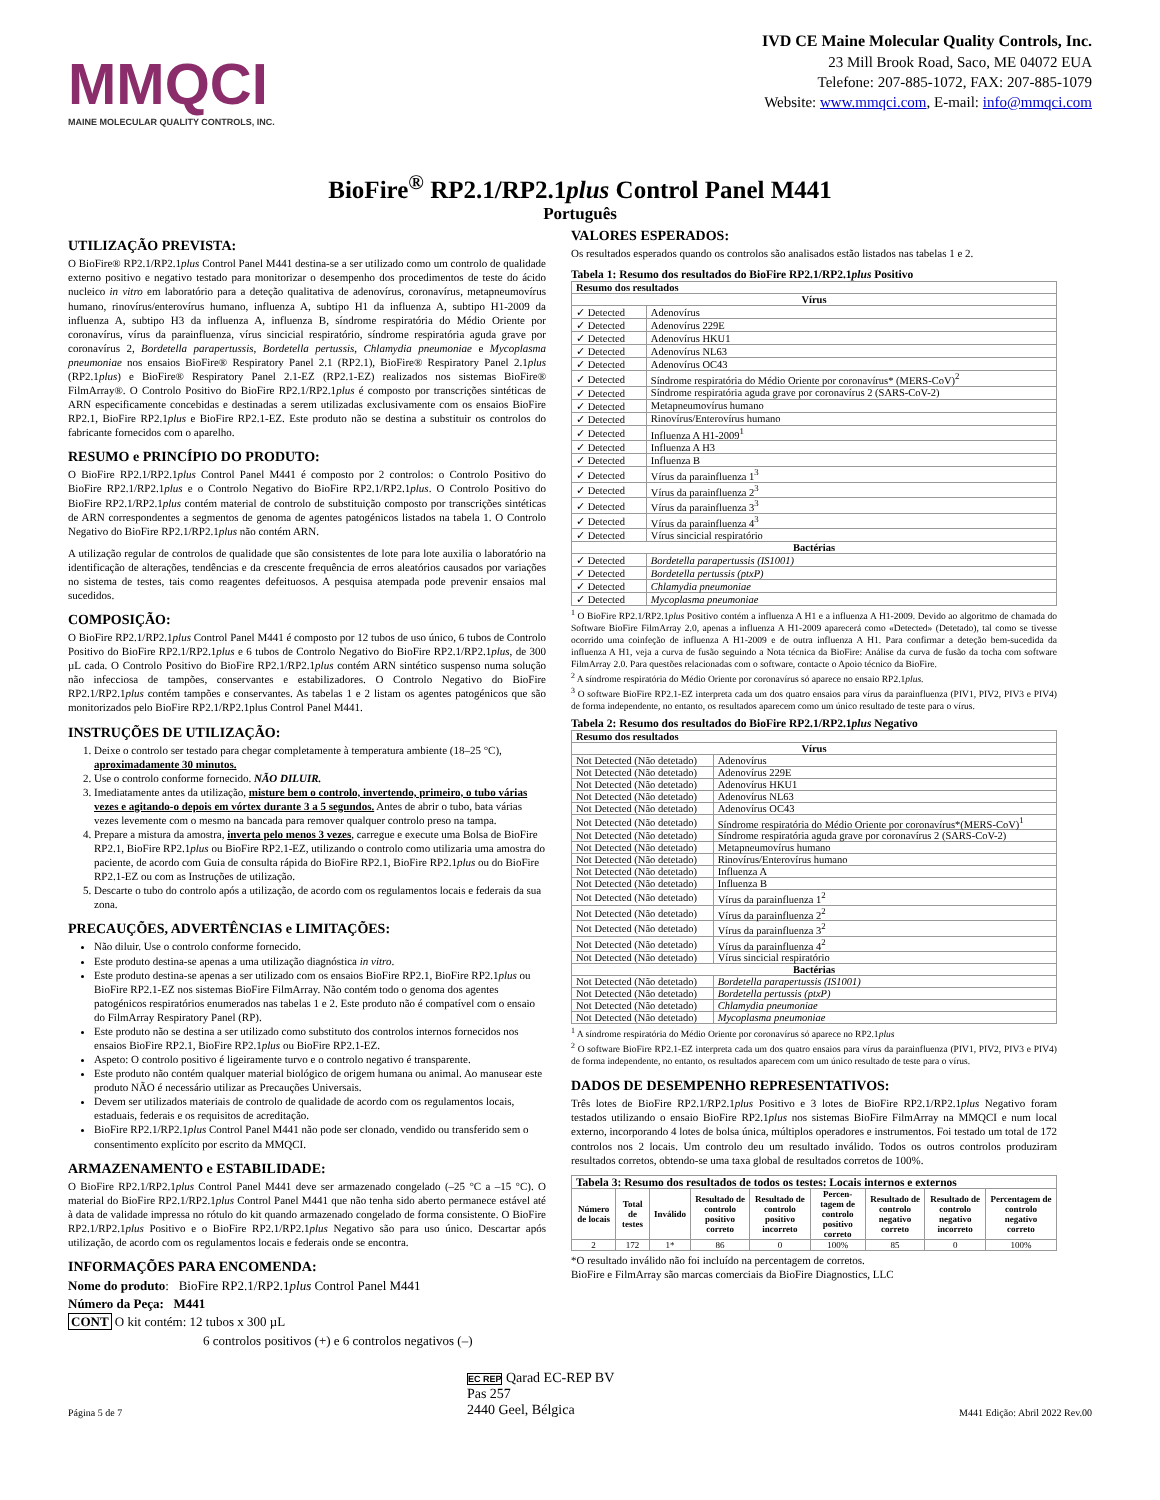MMQCI
MAINE MOLECULAR QUALITY CONTROLS, INC.
IVD CE Maine Molecular Quality Controls, Inc.
23 Mill Brook Road, Saco, ME 04072 EUA
Telefone: 207-885-1072, FAX: 207-885-1079
Website: www.mmqci.com, E-mail: info@mmqci.com
BioFire<sup>®</sup> RP2.1/RP2.1plus Control Panel M441
Português
UTILIZAÇÃO PREVISTA:
O BioFire® RP2.1/RP2.1plus Control Panel M441 destina-se a ser utilizado como um controlo de qualidade externo positivo e negativo testado para monitorizar o desempenho dos procedimentos de teste do ácido nucleico in vitro em laboratório para a deteção qualitativa de adenovírus, coronavírus, metapneumovírus humano, rinovírus/enterovírus humano, influenza A, subtipo H1 da influenza A, subtipo H1-2009 da influenza A, subtipo H3 da influenza A, influenza B, síndrome respiratória do Médio Oriente por coronavírus, vírus da parainfluenza, vírus sincicial respiratório, síndrome respiratória aguda grave por coronavírus 2, Bordetella parapertussis, Bordetella pertussis, Chlamydia pneumoniae e Mycoplasma pneumoniae nos ensaios BioFire® Respiratory Panel 2.1 (RP2.1), BioFire® Respiratory Panel 2.1plus (RP2.1plus) e BioFire® Respiratory Panel 2.1-EZ (RP2.1-EZ) realizados nos sistemas BioFire® FilmArray®. O Controlo Positivo do BioFire RP2.1/RP2.1plus é composto por transcrições sintéticas de ARN especificamente concebidas e destinadas a serem utilizadas exclusivamente com os ensaios BioFire RP2.1, BioFire RP2.1plus e BioFire RP2.1-EZ. Este produto não se destina a substituir os controlos do fabricante fornecidos com o aparelho.
RESUMO e PRINCÍPIO DO PRODUTO:
O BioFire RP2.1/RP2.1plus Control Panel M441 é composto por 2 controlos: o Controlo Positivo do BioFire RP2.1/RP2.1plus e o Controlo Negativo do BioFire RP2.1/RP2.1plus. O Controlo Positivo do BioFire RP2.1/RP2.1plus contém material de controlo de substituição composto por transcrições sintéticas de ARN correspondentes a segmentos de genoma de agentes patogénicos listados na tabela 1. O Controlo Negativo do BioFire RP2.1/RP2.1plus não contém ARN.
A utilização regular de controlos de qualidade que são consistentes de lote para lote auxilia o laboratório na identificação de alterações, tendências e da crescente frequência de erros aleatórios causados por variações no sistema de testes, tais como reagentes defeituosos. A pesquisa atempada pode prevenir ensaios mal sucedidos.
COMPOSIÇÃO:
O BioFire RP2.1/RP2.1plus Control Panel M441 é composto por 12 tubos de uso único, 6 tubos de Controlo Positivo do BioFire RP2.1/RP2.1plus e 6 tubos de Controlo Negativo do BioFire RP2.1/RP2.1plus, de 300 µL cada. O Controlo Positivo do BioFire RP2.1/RP2.1plus contém ARN sintético suspenso numa solução não infecciosa de tampões, conservantes e estabilizadores. O Controlo Negativo do BioFire RP2.1/RP2.1plus contém tampões e conservantes. As tabelas 1 e 2 listam os agentes patogénicos que são monitorizados pelo BioFire RP2.1/RP2.1plus Control Panel M441.
INSTRUÇÕES DE UTILIZAÇÃO:
1. Deixe o controlo ser testado para chegar completamente à temperatura ambiente (18–25 °C), aproximadamente 30 minutos.
2. Use o controlo conforme fornecido. NÃO DILUIR.
3. Imediatamente antes da utilização, misture bem o controlo, invertendo, primeiro, o tubo várias vezes e agitando-o depois em vórtex durante 3 a 5 segundos. Antes de abrir o tubo, bata várias vezes levemente com o mesmo na bancada para remover qualquer controlo preso na tampa.
4. Prepare a mistura da amostra, inverta pelo menos 3 vezes, carregue e execute uma Bolsa de BioFire RP2.1, BioFire RP2.1plus ou BioFire RP2.1-EZ, utilizando o controlo como utilizaria uma amostra do paciente, de acordo com Guia de consulta rápida do BioFire RP2.1, BioFire RP2.1plus ou do BioFire RP2.1-EZ ou com as Instruções de utilização.
5. Descarte o tubo do controlo após a utilização, de acordo com os regulamentos locais e federais da sua zona.
PRECAUÇÕES, ADVERTÊNCIAS e LIMITAÇÕES:
Não diluir. Use o controlo conforme fornecido.
Este produto destina-se apenas a uma utilização diagnóstica in vitro.
Este produto destina-se apenas a ser utilizado com os ensaios BioFire RP2.1, BioFire RP2.1plus ou BioFire RP2.1-EZ nos sistemas BioFire FilmArray. Não contém todo o genoma dos agentes patogénicos respiratórios enumerados nas tabelas 1 e 2. Este produto não é compatível com o ensaio do FilmArray Respiratory Panel (RP).
Este produto não se destina a ser utilizado como substituto dos controlos internos fornecidos nos ensaios BioFire RP2.1, BioFire RP2.1plus ou BioFire RP2.1-EZ.
Aspeto: O controlo positivo é ligeiramente turvo e o controlo negativo é transparente.
Este produto não contém qualquer material biológico de origem humana ou animal. Ao manusear este produto NÃO é necessário utilizar as Precauções Universais.
Devem ser utilizados materiais de controlo de qualidade de acordo com os regulamentos locais, estaduais, federais e os requisitos de acreditação.
BioFire RP2.1/RP2.1plus Control Panel M441 não pode ser clonado, vendido ou transferido sem o consentimento explícito por escrito da MMQCI.
ARMAZENAMENTO e ESTABILIDADE:
O BioFire RP2.1/RP2.1plus Control Panel M441 deve ser armazenado congelado (–25 °C a –15 °C). O material do BioFire RP2.1/RP2.1plus Control Panel M441 que não tenha sido aberto permanece estável até à data de validade impressa no rótulo do kit quando armazenado congelado de forma consistente. O BioFire RP2.1/RP2.1plus Positivo e o BioFire RP2.1/RP2.1plus Negativo são para uso único. Descartar após utilização, de acordo com os regulamentos locais e federais onde se encontra.
INFORMAÇÕES PARA ENCOMENDA:
Nome do produto: BioFire RP2.1/RP2.1plus Control Panel M441
Número da Peça: M441
CONT O kit contém: 12 tubos x 300 µL
6 controlos positivos (+) e 6 controlos negativos (–)
VALORES ESPERADOS:
Os resultados esperados quando os controlos são analisados estão listados nas tabelas 1 e 2.
Tabela 1: Resumo dos resultados do BioFire RP2.1/RP2.1plus Positivo
| Resumo dos resultados | |
| --- | --- |
| Vírus | |
| ✓ Detected | Adenovírus |
| ✓ Detected | Adenovírus 229E |
| ✓ Detected | Adenovírus HKU1 |
| ✓ Detected | Adenovírus NL63 |
| ✓ Detected | Adenovírus OC43 |
| ✓ Detected | Síndrome respiratória do Médio Oriente por coronavírus* (MERS-CoV)<sup>2</sup> |
| ✓ Detected | Síndrome respiratória aguda grave por coronavírus 2 (SARS-CoV-2) |
| ✓ Detected | Metapneumovírus humano |
| ✓ Detected | Rinovírus/Enterovírus humano |
| ✓ Detected | Influenza A H1-2009<sup>1</sup> |
| ✓ Detected | Influenza A H3 |
| ✓ Detected | Influenza B |
| ✓ Detected | Vírus da parainfluenza 1<sup>3</sup> |
| ✓ Detected | Vírus da parainfluenza 2<sup>3</sup> |
| ✓ Detected | Vírus da parainfluenza 3<sup>3</sup> |
| ✓ Detected | Vírus da parainfluenza 4<sup>3</sup> |
| ✓ Detected | Vírus sincicial respiratório |
| Bactérias | |
| ✓ Detected | Bordetella parapertussis (IS1001) |
| ✓ Detected | Bordetella pertussis (ptxP) |
| ✓ Detected | Chlamydia pneumoniae |
| ✓ Detected | Mycoplasma pneumoniae |
<sup>1</sup> O BioFire RP2.1/RP2.1plus Positivo contém a influenza A H1 e a influenza A H1-2009. Devido ao algoritmo de chamada do Software BioFire FilmArray 2.0, apenas a influenza A H1-2009 aparecerá como «Detected» (Detetado), tal como se tivesse ocorrido uma coinfeção de influenza A H1-2009 e de outra influenza A H1. Para confirmar a deteção bem-sucedida da influenza A H1, veja a curva de fusão seguindo a Nota técnica da BioFire: Análise da curva de fusão da tocha com software FilmArray 2.0. Para questões relacionadas com o software, contacte o Apoio técnico da BioFire.
<sup>2</sup> A síndrome respiratória do Médio Oriente por coronavírus só aparece no ensaio RP2.1plus.
<sup>3</sup> O software BioFire RP2.1-EZ interpreta cada um dos quatro ensaios para vírus da parainfluenza (PIV1, PIV2, PIV3 e PIV4) de forma independente, no entanto, os resultados aparecem como um único resultado de teste para o vírus.
Tabela 2: Resumo dos resultados do BioFire RP2.1/RP2.1plus Negativo
| Resumo dos resultados | |
| --- | --- |
| Vírus | |
| Not Detected (Não detetado) | Adenovírus |
| Not Detected (Não detetado) | Adenovírus 229E |
| Not Detected (Não detetado) | Adenovírus HKU1 |
| Not Detected (Não detetado) | Adenovírus NL63 |
| Not Detected (Não detetado) | Adenovírus OC43 |
| Not Detected (Não detetado) | Síndrome respiratória do Médio Oriente por coronavírus*(MERS-CoV)<sup>1</sup> |
| Not Detected (Não detetado) | Síndrome respiratória aguda grave por coronavírus 2 (SARS-CoV-2) |
| Not Detected (Não detetado) | Metapneumovírus humano |
| Not Detected (Não detetado) | Rinovírus/Enterovírus humano |
| Not Detected (Não detetado) | Influenza A |
| Not Detected (Não detetado) | Influenza B |
| Not Detected (Não detetado) | Vírus da parainfluenza 1<sup>2</sup> |
| Not Detected (Não detetado) | Vírus da parainfluenza 2<sup>2</sup> |
| Not Detected (Não detetado) | Vírus da parainfluenza 3<sup>2</sup> |
| Not Detected (Não detetado) | Vírus da parainfluenza 4<sup>2</sup> |
| Not Detected (Não detetado) | Vírus sincicial respiratório |
| Bactérias | |
| Not Detected (Não detetado) | Bordetella parapertussis (IS1001) |
| Not Detected (Não detetado) | Bordetella pertussis (ptxP) |
| Not Detected (Não detetado) | Chlamydia pneumoniae |
| Not Detected (Não detetado) | Mycoplasma pneumoniae |
<sup>1</sup> A síndrome respiratória do Médio Oriente por coronavírus só aparece no RP2.1plus
<sup>2</sup> O software BioFire RP2.1-EZ interpreta cada um dos quatro ensaios para vírus da parainfluenza (PIV1, PIV2, PIV3 e PIV4) de forma independente, no entanto, os resultados aparecem com um único resultado de teste para o vírus.
DADOS DE DESEMPENHO REPRESENTATIVOS:
Três lotes de BioFire RP2.1/RP2.1plus Positivo e 3 lotes de BioFire RP2.1/RP2.1plus Negativo foram testados utilizando o ensaio BioFire RP2.1plus nos sistemas BioFire FilmArray na MMQCI e num local externo, incorporando 4 lotes de bolsa única, múltiplos operadores e instrumentos. Foi testado um total de 172 controlos nos 2 locais. Um controlo deu um resultado inválido. Todos os outros controlos produziram resultados corretos, obtendo-se uma taxa global de resultados corretos de 100%.
| Tabela 3: Resumo dos resultados de todos os testes: Locais internos e externos | | | | | | | | |
| --- | --- | --- | --- | --- | --- | --- | --- | --- |
| Número de locais | Total de testes | Inválido | Resultado de controlo positivo correto | Resultado de controlo positivo incorreto | Percen-tagem de controlo positivo correto | Resultado de controlo negativo correto | Resultado de controlo negativo incorreto | Percentagem de controlo negativo correto |
| 2 | 172 | 1* | 86 | 0 | 100% | 85 | 0 | 100% |
*O resultado inválido não foi incluído na percentagem de corretos.
BioFire e FilmArray são marcas comerciais da BioFire Diagnostics, LLC
Página 5 de 7 EC REP Qarad EC-REP BV
Pas 257
2440 Geel, Bélgica M441 Edição: Abril 2022 Rev.00